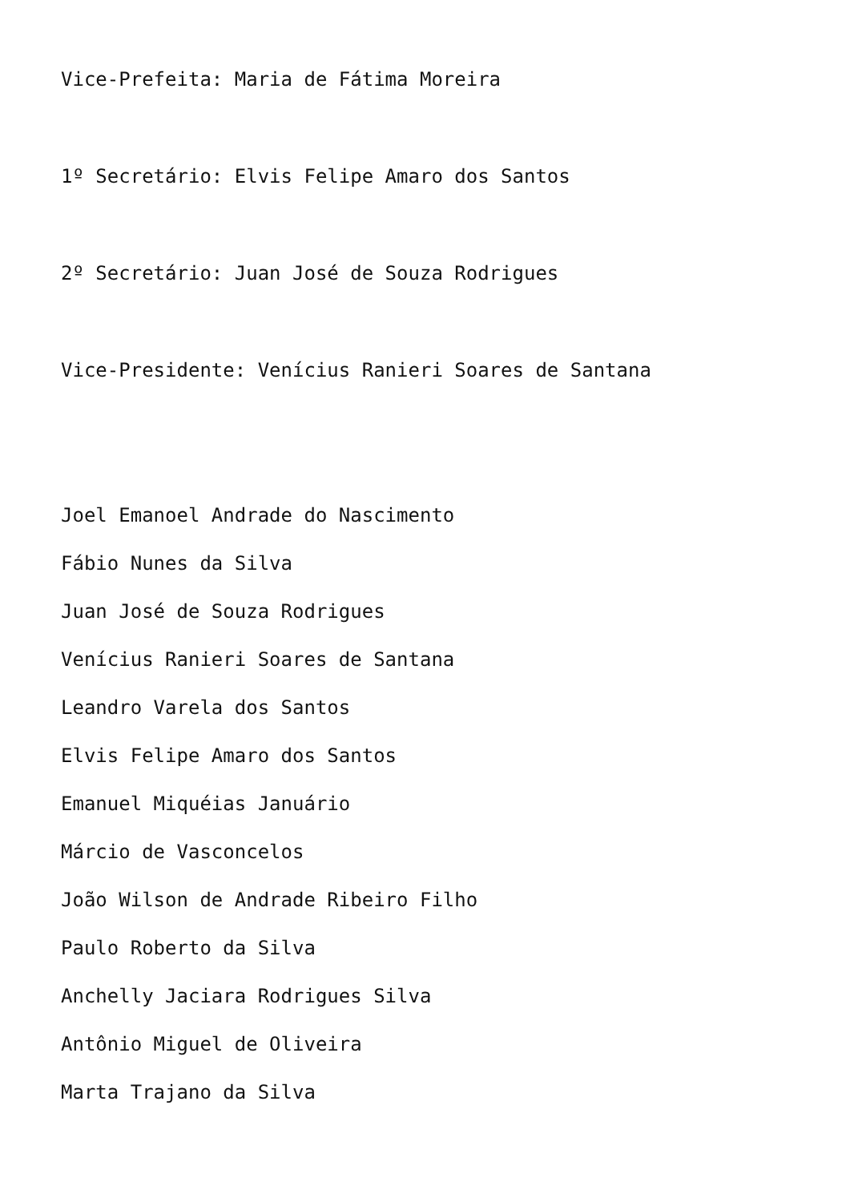Vice-Prefeita: Maria de Fátima Moreira
1º Secretário: Elvis Felipe Amaro dos Santos
2º Secretário: Juan José de Souza Rodrigues
Vice-Presidente: Venícius Ranieri Soares de Santana
Joel Emanoel Andrade do Nascimento
Fábio Nunes da Silva
Juan José de Souza Rodrigues
Venícius Ranieri Soares de Santana
Leandro Varela dos Santos
Elvis Felipe Amaro dos Santos
Emanuel Miquéias Januário
Márcio de Vasconcelos
João Wilson de Andrade Ribeiro Filho
Paulo Roberto da Silva
Anchelly Jaciara Rodrigues Silva
Antônio Miguel de Oliveira
Marta Trajano da Silva